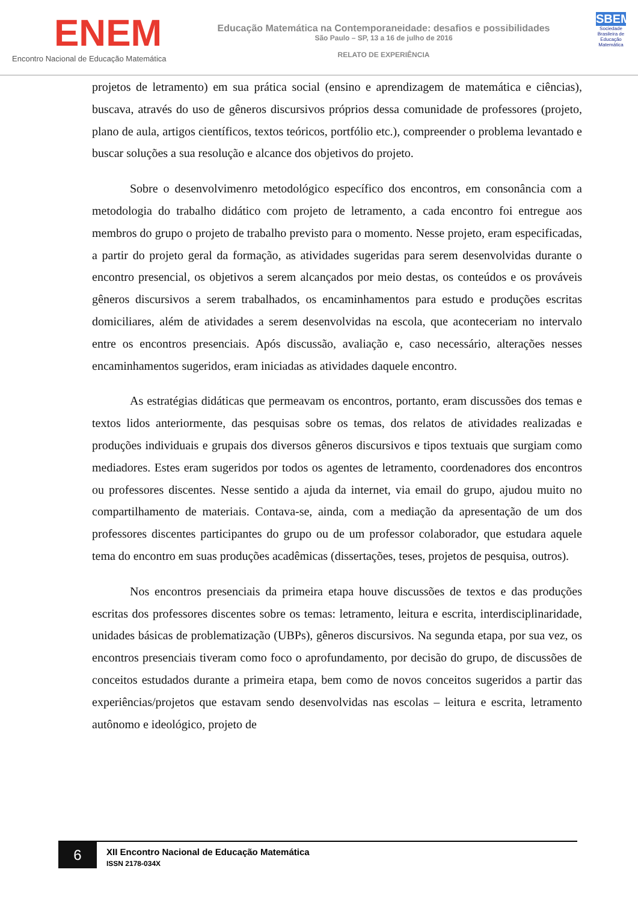ENEM
Encontro Nacional de Educação Matemática
Educação Matemática na Contemporaneidade: desafios e possibilidades
São Paulo – SP, 13 a 16 de julho de 2016
RELATO DE EXPERIÊNCIA
SBEM
Sociedade Brasileira de Educação Matemática
projetos de letramento) em sua prática social (ensino e aprendizagem de matemática e ciências), buscava, através do uso de gêneros discursivos próprios dessa comunidade de professores (projeto, plano de aula, artigos científicos, textos teóricos, portfólio etc.), compreender o problema levantado e buscar soluções a sua resolução e alcance dos objetivos do projeto.
Sobre o desenvolvimenro metodológico específico dos encontros, em consonância com a metodologia do trabalho didático com projeto de letramento, a cada encontro foi entregue aos membros do grupo o projeto de trabalho previsto para o momento. Nesse projeto, eram especificadas, a partir do projeto geral da formação, as atividades sugeridas para serem desenvolvidas durante o encontro presencial, os objetivos a serem alcançados por meio destas, os conteúdos e os prováveis gêneros discursivos a serem trabalhados, os encaminhamentos para estudo e produções escritas domiciliares, além de atividades a serem desenvolvidas na escola, que aconteceriam no intervalo entre os encontros presenciais. Após discussão, avaliação e, caso necessário, alterações nesses encaminhamentos sugeridos, eram iniciadas as atividades daquele encontro.
As estratégias didáticas que permeavam os encontros, portanto, eram discussões dos temas e textos lidos anteriormente, das pesquisas sobre os temas, dos relatos de atividades realizadas e produções individuais e grupais dos diversos gêneros discursivos e tipos textuais que surgiam como mediadores. Estes eram sugeridos por todos os agentes de letramento, coordenadores dos encontros ou professores discentes. Nesse sentido a ajuda da internet, via email do grupo, ajudou muito no compartilhamento de materiais. Contava-se, ainda, com a mediação da apresentação de um dos professores discentes participantes do grupo ou de um professor colaborador, que estudara aquele tema do encontro em suas produções acadêmicas (dissertações, teses, projetos de pesquisa, outros).
Nos encontros presenciais da primeira etapa houve discussões de textos e das produções escritas dos professores discentes sobre os temas: letramento, leitura e escrita, interdisciplinaridade, unidades básicas de problematização (UBPs), gêneros discursivos. Na segunda etapa, por sua vez, os encontros presenciais tiveram como foco o aprofundamento, por decisão do grupo, de discussões de conceitos estudados durante a primeira etapa, bem como de novos conceitos sugeridos a partir das experiências/projetos que estavam sendo desenvolvidas nas escolas – leitura e escrita, letramento autônomo e ideológico, projeto de
6
XII Encontro Nacional de Educação Matemática
ISSN 2178-034X